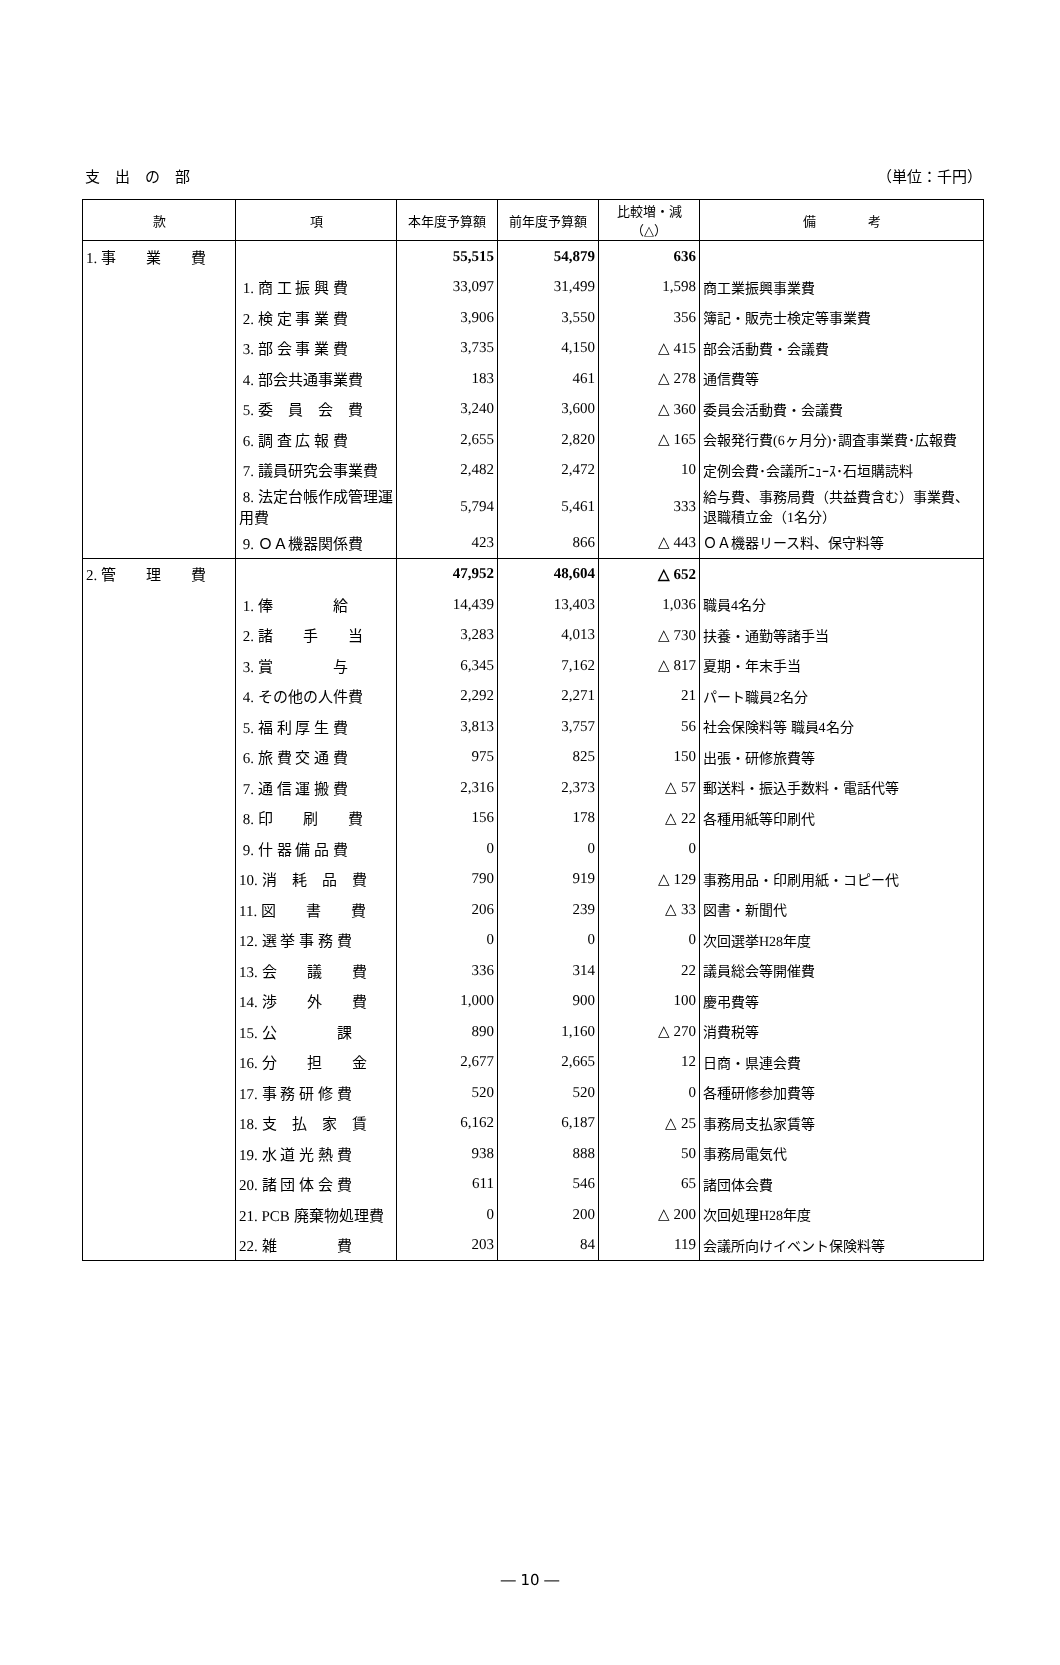支　出　の　部 （単位：千円）
| 款 | 項 | 本年度予算額 | 前年度予算額 | 比較増・減（△） | 備 考 |
| --- | --- | --- | --- | --- | --- |
| 1. 事 業 費 | | 55,515 | 54,879 | 636 | |
| | 1. 商 工 振 興 費 | 33,097 | 31,499 | 1,598 | 商工業振興事業費 |
| | 2. 検 定 事 業 費 | 3,906 | 3,550 | 356 | 簿記・販売士検定等事業費 |
| | 3. 部 会 事 業 費 | 3,735 | 4,150 | △ 415 | 部会活動費・会議費 |
| | 4. 部会共通事業費 | 183 | 461 | △ 278 | 通信費等 |
| | 5. 委 員 会 費 | 3,240 | 3,600 | △ 360 | 委員会活動費・会議費 |
| | 6. 調 査 広 報 費 | 2,655 | 2,820 | △ 165 | 会報発行費(6ヶ月分)･調査事業費･広報費 |
| | 7. 議員研究会事業費 | 2,482 | 2,472 | 10 | 定例会費･会議所ﾆｭｰｽ･石垣購読料 |
| | 8. 法定台帳作成管理運用費 | 5,794 | 5,461 | 333 | 給与費、事務局費（共益費含む）事業費、退職積立金（1名分） |
| | 9. ＯＡ機器関係費 | 423 | 866 | △ 443 | ＯＡ機器リース料、保守料等 |
| 2. 管 理 費 | | 47,952 | 48,604 | △ 652 | |
| | 1. 俸 給 | 14,439 | 13,403 | 1,036 | 職員4名分 |
| | 2. 諸 手 当 | 3,283 | 4,013 | △ 730 | 扶養・通勤等諸手当 |
| | 3. 賞 与 | 6,345 | 7,162 | △ 817 | 夏期・年末手当 |
| | 4. その他の人件費 | 2,292 | 2,271 | 21 | パート職員2名分 |
| | 5. 福 利 厚 生 費 | 3,813 | 3,757 | 56 | 社会保険料等 職員4名分 |
| | 6. 旅 費 交 通 費 | 975 | 825 | 150 | 出張・研修旅費等 |
| | 7. 通 信 運 搬 費 | 2,316 | 2,373 | △ 57 | 郵送料・振込手数料・電話代等 |
| | 8. 印 刷 費 | 156 | 178 | △ 22 | 各種用紙等印刷代 |
| | 9. 什 器 備 品 費 | 0 | 0 | 0 | |
| | 10. 消 耗 品 費 | 790 | 919 | △ 129 | 事務用品・印刷用紙・コピー代 |
| | 11. 図 書 費 | 206 | 239 | △ 33 | 図書・新聞代 |
| | 12. 選 挙 事 務 費 | 0 | 0 | 0 | 次回選挙H28年度 |
| | 13. 会 議 費 | 336 | 314 | 22 | 議員総会等開催費 |
| | 14. 渉 外 費 | 1,000 | 900 | 100 | 慶弔費等 |
| | 15. 公 課 | 890 | 1,160 | △ 270 | 消費税等 |
| | 16. 分 担 金 | 2,677 | 2,665 | 12 | 日商・県連会費 |
| | 17. 事 務 研 修 費 | 520 | 520 | 0 | 各種研修参加費等 |
| | 18. 支 払 家 賃 | 6,162 | 6,187 | △ 25 | 事務局支払家賃等 |
| | 19. 水 道 光 熱 費 | 938 | 888 | 50 | 事務局電気代 |
| | 20. 諸 団 体 会 費 | 611 | 546 | 65 | 諸団体会費 |
| | 21. PCB 廃棄物処理費 | 0 | 200 | △ 200 | 次回処理H28年度 |
| | 22. 雑 費 | 203 | 84 | 119 | 会議所向けイベント保険料等 |
― 10 ―